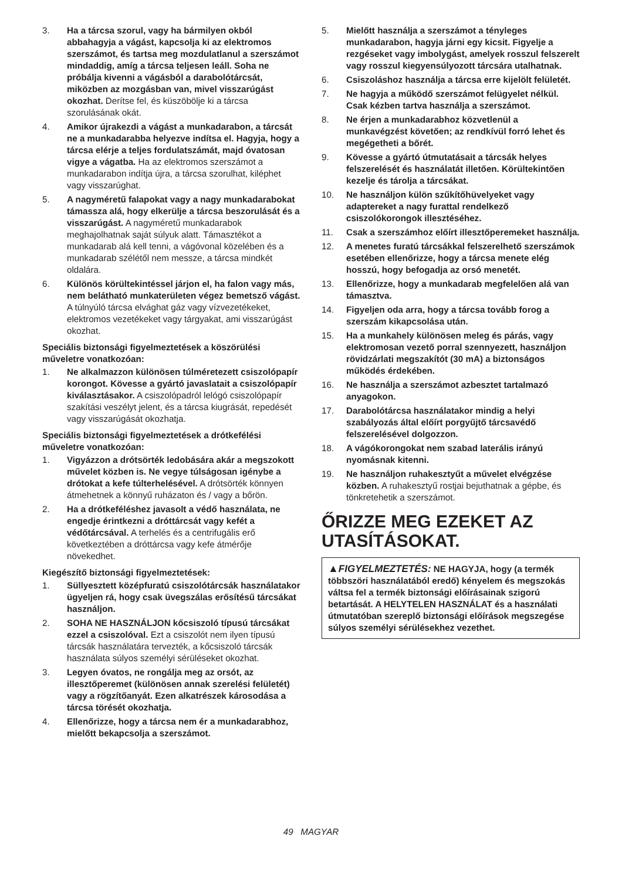3. Ha a tárcsa szorul, vagy ha bármilyen okból abbahagyja a vágást, kapcsolja ki az elektromos szerszámot, és tartsa meg mozdulatlanul a szerszámot mindaddig, amíg a tárcsa teljesen leáll. Soha ne próbálja kivenni a vágásból a darabolótárcsát, miközben az mozgásban van, mivel visszarúgást okozhat. Derítse fel, és küszöbölje ki a tárcsa szorulásának okát.
4. Amikor újrakezdi a vágást a munkadarabon, a tárcsát ne a munkadarabba helyezve indítsa el. Hagyja, hogy a tárcsa elérje a teljes fordulatszámát, majd óvatosan vigye a vágatba. Ha az elektromos szerszámot a munkadarabon indítja újra, a tárcsa szorulhat, kiléphet vagy visszarúghat.
5. A nagyméretű falapokat vagy a nagy munkadarabokat támassza alá, hogy elkerülje a tárcsa beszorulását és a visszarúgást. A nagyméretű munkadarabok meghajolhatnak saját súlyuk alatt. Támasztékot a munkadarab alá kell tenni, a vágóvonal közelében és a munkadarab szélétől nem messze, a tárcsa mindkét oldalára.
6. Különös körültekintéssel járjon el, ha falon vagy más, nem belátható munkaterületen végez bemetsző vágást. A túlnyúló tárcsa elvághat gáz vagy vízvezetékeket, elektromos vezetékeket vagy tárgyakat, ami visszarúgást okozhat.
Speciális biztonsági figyelmeztetések a köszörülési műveletre vonatkozóan:
1. Ne alkalmazzon különösen túlméretezett csiszolópapír korongot. Kövesse a gyártó javaslatait a csiszolópapír kiválasztásakor. A csiszolópadról lelógó csiszolópapír szakítási veszélyt jelent, és a tárcsa kiugrását, repedését vagy visszarúgását okozhatja.
Speciális biztonsági figyelmeztetések a drótkefélési műveletre vonatkozóan:
1. Vigyázzon a drótsörték ledobására akár a megszokott művelet közben is. Ne vegye túlságosan igénybe a drótokat a kefe túlterhelésével. A drótsörték könnyen átmehetnek a könnyű ruházaton és / vagy a bőrön.
2. Ha a drótkeféléshez javasolt a védő használata, ne engedje érintkezni a dróttárcsát vagy kefét a védőtárcsával. A terhelés és a centrifugális erő következtében a dróttárcsa vagy kefe átmérője növekedhet.
Kiegészítő biztonsági figyelmeztetések:
1. Süllyesztett középfuratú csiszolótárcsák használatakor ügyeljen rá, hogy csak üvegszálas erősítésű tárcsákat használjon.
2. SOHA NE HASZNÁLJON kőcsiszoló típusú tárcsákat ezzel a csiszolóval. Ezt a csiszolót nem ilyen típusú tárcsák használatára tervezték, a kőcsiszoló tárcsák használata súlyos személyi sérüléseket okozhat.
3. Legyen óvatos, ne rongálja meg az orsót, az illesztőperemet (különösen annak szerelési felületét) vagy a rögzítőanyát. Ezen alkatrészek károsodása a tárcsa törését okozhatja.
4. Ellenőrizze, hogy a tárcsa nem ér a munkadarabhoz, mielőtt bekapcsolja a szerszámot.
5. Mielőtt használja a szerszámot a tényleges munkadarabon, hagyja járni egy kicsit. Figyelje a rezgéseket vagy imbolygást, amelyek rosszul felszerelt vagy rosszul kiegyensúlyozott tárcsára utalhatnak.
6. Csiszoláshoz használja a tárcsa erre kijelölt felületét.
7. Ne hagyja a működő szerszámot felügyelet nélkül. Csak kézben tartva használja a szerszámot.
8. Ne érjen a munkadarabhoz közvetlenül a munkavégzést követően; az rendkívül forró lehet és megégetheti a bőrét.
9. Kövesse a gyártó útmutatásait a tárcsák helyes felszerelését és használatát illetően. Körültekintően kezelje és tárolja a tárcsákat.
10. Ne használjon külön szűkítőhüvelyeket vagy adaptereket a nagy furattal rendelkező csiszolókorongok illesztéséhez.
11. Csak a szerszámhoz előírt illesztőperemeket használja.
12. A menetes furatú tárcsákkal felszerelhető szerszámok esetében ellenőrizze, hogy a tárcsa menete elég hosszú, hogy befogadja az orsó menetét.
13. Ellenőrizze, hogy a munkadarab megfelelően alá van támasztva.
14. Figyeljen oda arra, hogy a tárcsa tovább forog a szerszám kikapcsolása után.
15. Ha a munkahely különösen meleg és párás, vagy elektromosan vezető porral szennyezett, használjon rövidzárlati megszakítót (30 mA) a biztonságos működés érdekében.
16. Ne használja a szerszámot azbesztet tartalmazó anyagokon.
17. Darabolótárcsa használatakor mindig a helyi szabályozás által előírt porgyűjtő tárcsavédő felszerelésével dolgozzon.
18. A vágókorongokat nem szabad laterális irányú nyomásnak kitenni.
19. Ne használjon ruhakesztyűt a művelet elvégzése közben. A ruhakesztyű rostjai bejuthatnak a gépbe, és tönkretehetik a szerszámot.
ŐRIZZE MEG EZEKET AZ UTASÍTÁSOKAT.
▲FIGYELMEZTETÉS: NE HAGYJA, hogy (a termék többszöri használatából eredő) kényelem és megszokás váltsa fel a termék biztonsági előírásainak szigorú betartását. A HELYTELEN HASZNÁLAT és a használati útmutatóban szereplő biztonsági előírások megszegése súlyos személyi sérülésekhez vezethet.
49 MAGYAR